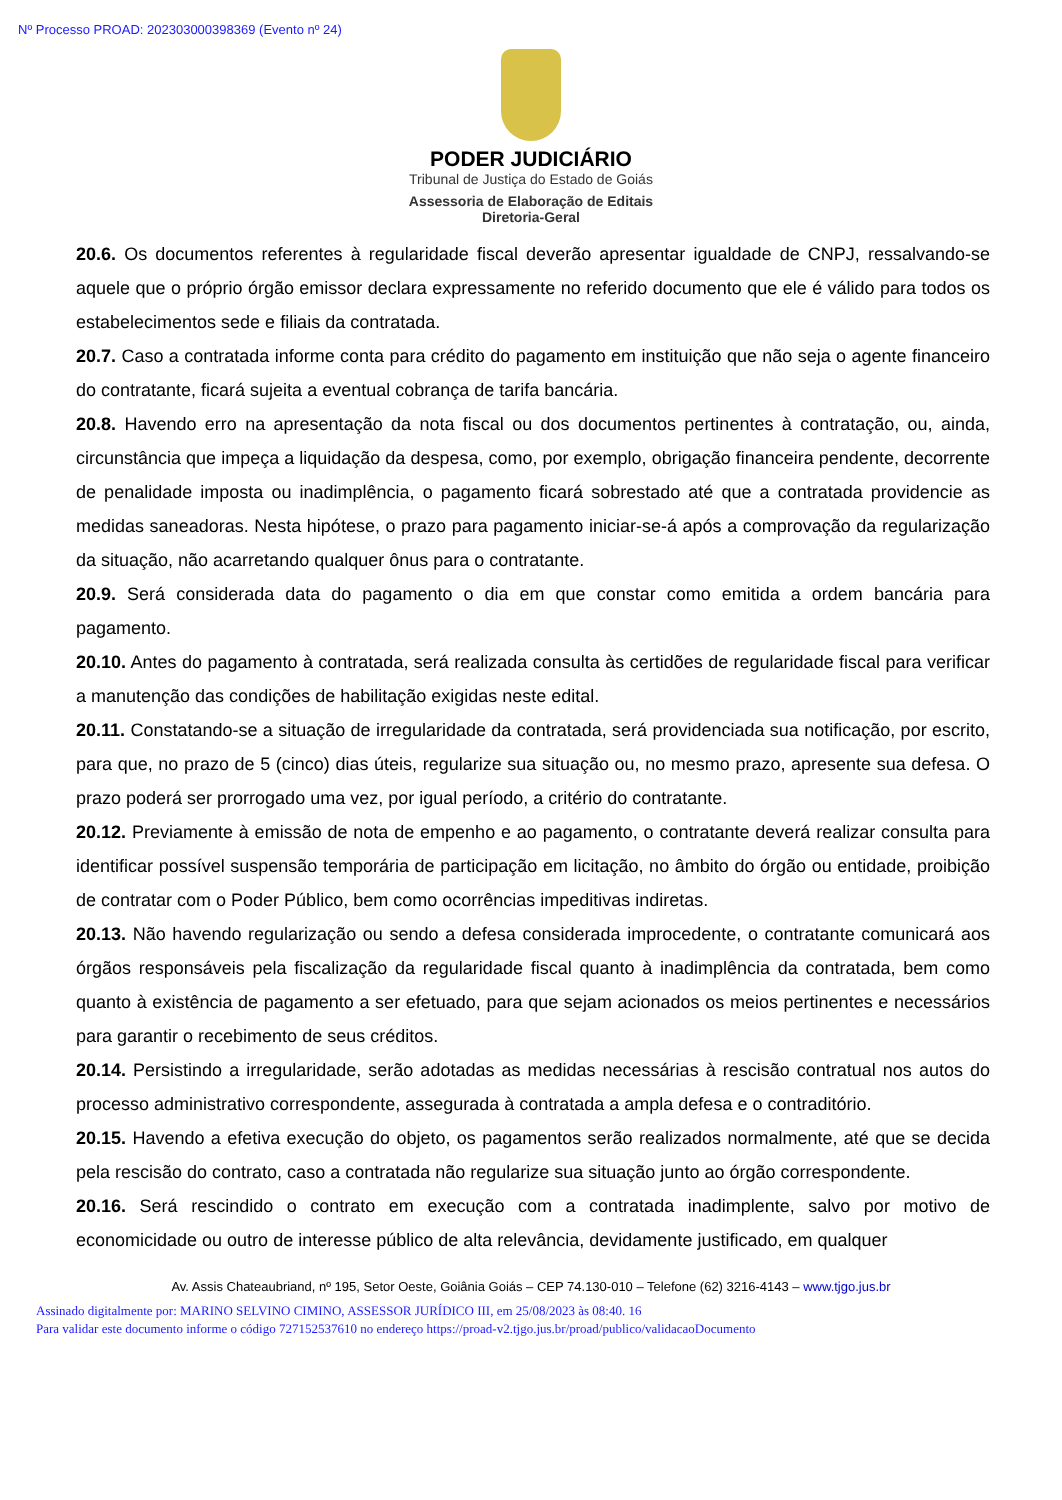Nº Processo PROAD: 202303000398369 (Evento nº 24)
PODER JUDICIÁRIO
Tribunal de Justiça do Estado de Goiás
Assessoria de Elaboração de Editais
Diretoria-Geral
20.6. Os documentos referentes à regularidade fiscal deverão apresentar igualdade de CNPJ, ressalvando-se aquele que o próprio órgão emissor declara expressamente no referido documento que ele é válido para todos os estabelecimentos sede e filiais da contratada.
20.7. Caso a contratada informe conta para crédito do pagamento em instituição que não seja o agente financeiro do contratante, ficará sujeita a eventual cobrança de tarifa bancária.
20.8. Havendo erro na apresentação da nota fiscal ou dos documentos pertinentes à contratação, ou, ainda, circunstância que impeça a liquidação da despesa, como, por exemplo, obrigação financeira pendente, decorrente de penalidade imposta ou inadimplência, o pagamento ficará sobrestado até que a contratada providencie as medidas saneadoras. Nesta hipótese, o prazo para pagamento iniciar-se-á após a comprovação da regularização da situação, não acarretando qualquer ônus para o contratante.
20.9. Será considerada data do pagamento o dia em que constar como emitida a ordem bancária para pagamento.
20.10. Antes do pagamento à contratada, será realizada consulta às certidões de regularidade fiscal para verificar a manutenção das condições de habilitação exigidas neste edital.
20.11. Constatando-se a situação de irregularidade da contratada, será providenciada sua notificação, por escrito, para que, no prazo de 5 (cinco) dias úteis, regularize sua situação ou, no mesmo prazo, apresente sua defesa. O prazo poderá ser prorrogado uma vez, por igual período, a critério do contratante.
20.12. Previamente à emissão de nota de empenho e ao pagamento, o contratante deverá realizar consulta para identificar possível suspensão temporária de participação em licitação, no âmbito do órgão ou entidade, proibição de contratar com o Poder Público, bem como ocorrências impeditivas indiretas.
20.13. Não havendo regularização ou sendo a defesa considerada improcedente, o contratante comunicará aos órgãos responsáveis pela fiscalização da regularidade fiscal quanto à inadimplência da contratada, bem como quanto à existência de pagamento a ser efetuado, para que sejam acionados os meios pertinentes e necessários para garantir o recebimento de seus créditos.
20.14. Persistindo a irregularidade, serão adotadas as medidas necessárias à rescisão contratual nos autos do processo administrativo correspondente, assegurada à contratada a ampla defesa e o contraditório.
20.15. Havendo a efetiva execução do objeto, os pagamentos serão realizados normalmente, até que se decida pela rescisão do contrato, caso a contratada não regularize sua situação junto ao órgão correspondente.
20.16. Será rescindido o contrato em execução com a contratada inadimplente, salvo por motivo de economicidade ou outro de interesse público de alta relevância, devidamente justificado, em qualquer
Av. Assis Chateaubriand, nº 195, Setor Oeste, Goiânia Goiás – CEP 74.130-010 – Telefone (62) 3216-4143 – www.tjgo.jus.br
Assinado digitalmente por: MARINO SELVINO CIMINO, ASSESSOR JURÍDICO III, em 25/08/2023 às 08:40. 16
Para validar este documento informe o código 727152537610 no endereço https://proad-v2.tjgo.jus.br/proad/publico/validacaoDocumento